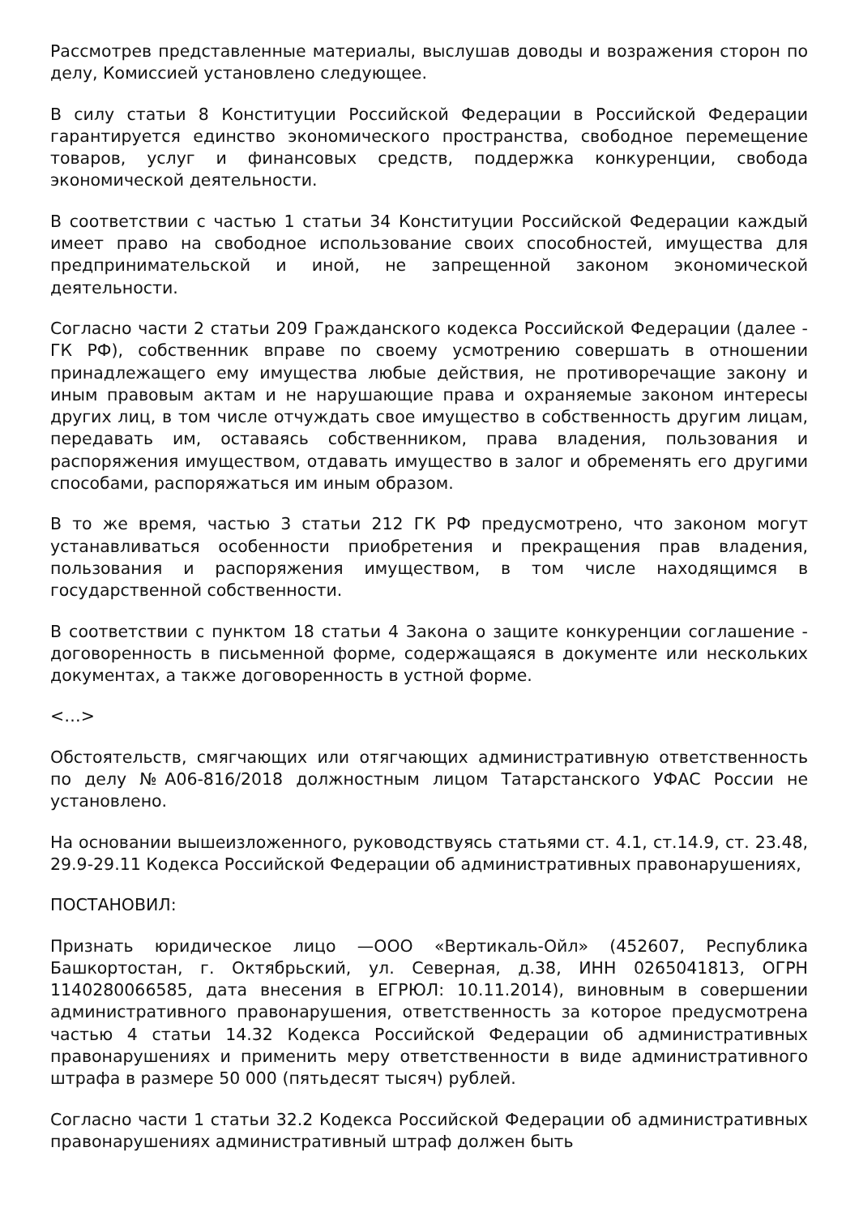Рассмотрев представленные материалы, выслушав доводы и возражения сторон по делу, Комиссией установлено следующее.
В силу статьи 8 Конституции Российской Федерации в Российской Федерации гарантируется единство экономического пространства, свободное перемещение товаров, услуг и финансовых средств, поддержка конкуренции, свобода экономической деятельности.
В соответствии с частью 1 статьи 34 Конституции Российской Федерации каждый имеет право на свободное использование своих способностей, имущества для предпринимательской и иной, не запрещенной законом экономической деятельности.
Согласно части 2 статьи 209 Гражданского кодекса Российской Федерации (далее - ГК РФ), собственник вправе по своему усмотрению совершать в отношении принадлежащего ему имущества любые действия, не противоречащие закону и иным правовым актам и не нарушающие права и охраняемые законом интересы других лиц, в том числе отчуждать свое имущество в собственность другим лицам, передавать им, оставаясь собственником, права владения, пользования и распоряжения имуществом, отдавать имущество в залог и обременять его другими способами, распоряжаться им иным образом.
В то же время, частью 3 статьи 212 ГК РФ предусмотрено, что законом могут устанавливаться особенности приобретения и прекращения прав владения, пользования и распоряжения имуществом, в том числе находящимся в государственной собственности.
В соответствии с пунктом 18 статьи 4 Закона о защите конкуренции соглашение - договоренность в письменной форме, содержащаяся в документе или нескольких документах, а также договоренность в устной форме.
<…>
Обстоятельств, смягчающих или отягчающих административную ответственность по делу №А06-816/2018 должностным лицом Татарстанского УФАС России не установлено.
На основании вышеизложенного, руководствуясь статьями ст. 4.1, ст.14.9, ст. 23.48, 29.9-29.11 Кодекса Российской Федерации об административных правонарушениях,
ПОСТАНОВИЛ:
Признать юридическое лицо —ООО «Вертикаль-Ойл» (452607, Республика Башкортостан, г. Октябрьский, ул. Северная, д.38, ИНН 0265041813, ОГРН 1140280066585, дата внесения в ЕГРЮЛ: 10.11.2014), виновным в совершении административного правонарушения, ответственность за которое предусмотрена частью 4 статьи 14.32 Кодекса Российской Федерации об административных правонарушениях и применить меру ответственности в виде административного штрафа в размере 50 000 (пятьдесят тысяч) рублей.
Согласно части 1 статьи 32.2 Кодекса Российской Федерации об административных правонарушениях административный штраф должен быть